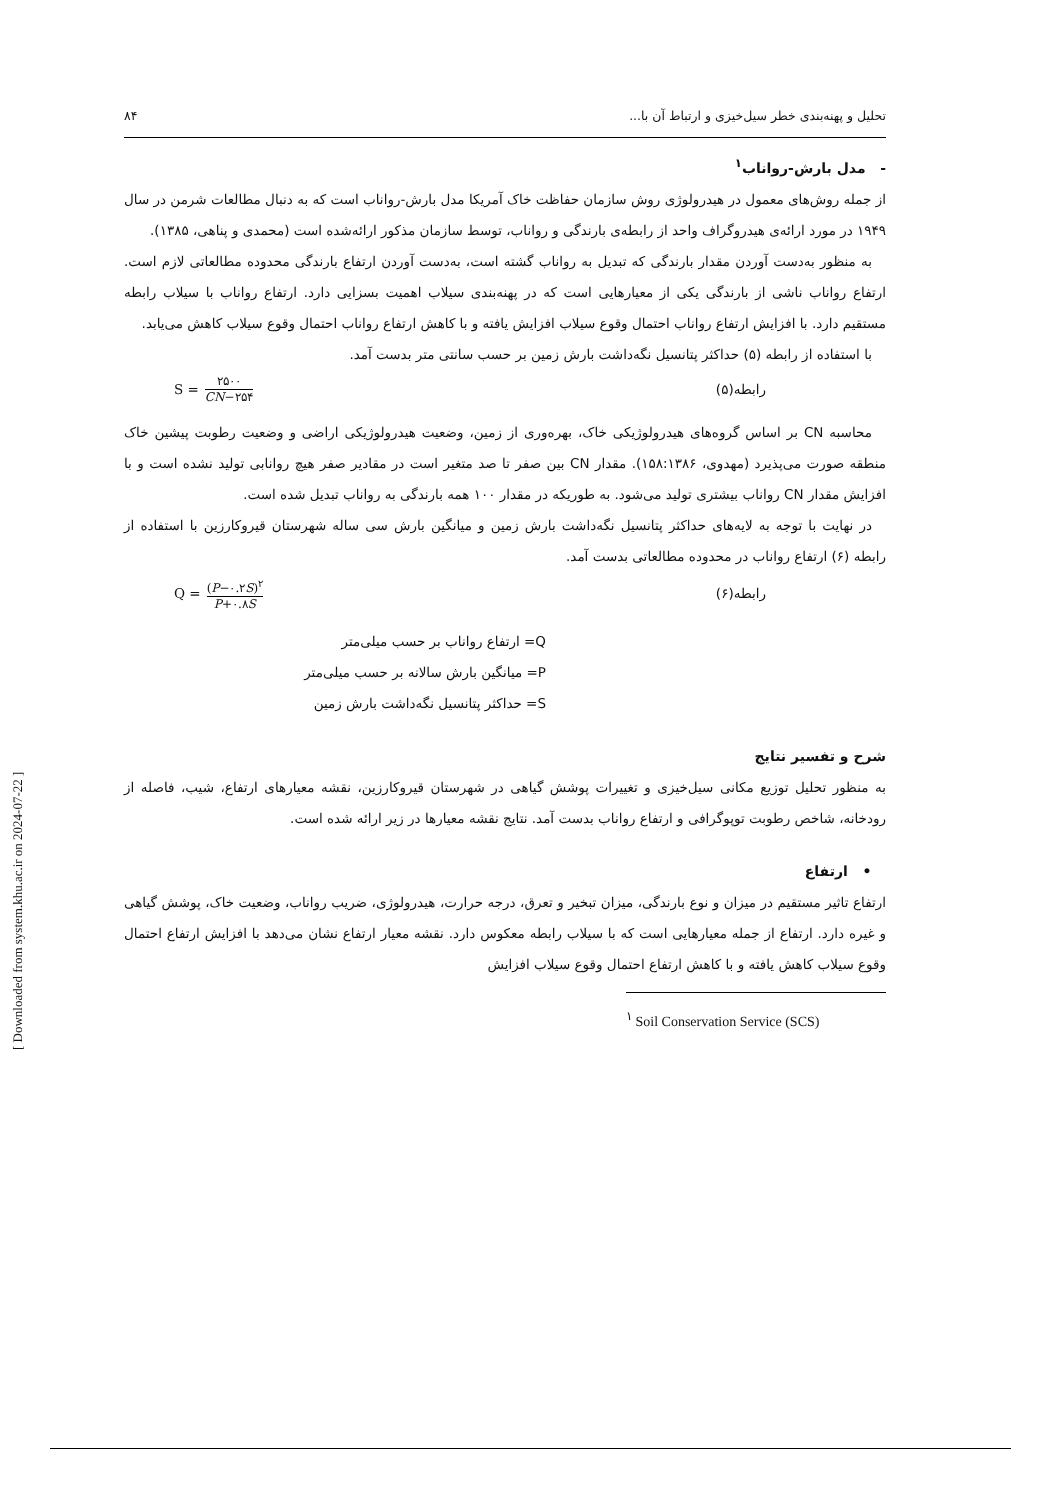تحلیل و پهنه‌بندی خطر سیل‌خیزی و ارتباط آن با... ۸۴
- مدل بارش-رواناب<sup>۱</sup>
از جمله روش‌های معمول در هیدرولوژی روش سازمان حفاظت خاک آمریکا مدل بارش-رواناب است که به دنبال مطالعات شرمن در سال ۱۹۴۹ در مورد ارائه‌ی هیدروگراف واحد از رابطه‌ی بارندگی و رواناب، توسط سازمان مذکور ارائه‌شده است (محمدی و پناهی، ۱۳۸۵).
به منظور به‌دست آوردن مقدار بارندگی که تبدیل به رواناب گشته است، به‌دست آوردن ارتفاع بارندگی محدوده مطالعاتی لازم است. ارتفاع رواناب ناشی از بارندگی یکی از معیارهایی است که در پهنه‌بندی سیلاب اهمیت بسزایی دارد. ارتفاع رواناب با سیلاب رابطه مستقیم دارد. با افزایش ارتفاع رواناب احتمال وقوع سیلاب افزایش یافته و با کاهش ارتفاع رواناب احتمال وقوع سیلاب کاهش می‌یابد.
با استفاده از رابطه (۵) حداکثر پتانسیل نگه‌داشت بارش زمین بر حسب سانتی متر بدست آمد.
رابطه(۵) S = ۲۵۰۰ CN−۲۵۴
محاسبه CN بر اساس گروه‌های هیدرولوژیکی خاک، بهره‌وری از زمین، وضعیت هیدرولوژیکی اراضی و وضعیت رطوبت پیشین خاک منطقه صورت می‌پذیرد (مهدوی، ۱۵۸:۱۳۸۶). مقدار CN بین صفر تا صد متغیر است در مقادیر صفر هیچ روانابی تولید نشده است و با افزایش مقدار CN رواناب بیشتری تولید می‌شود. به طوریکه در مقدار ۱۰۰ همه بارندگی به رواناب تبدیل شده است.
در نهایت با توجه به لایه‌های حداکثر پتانسیل نگه‌داشت بارش زمین و میانگین بارش سی ساله شهرستان قیروکارزین با استفاده از رابطه (۶) ارتفاع رواناب در محدوده مطالعاتی بدست آمد.
رابطه(۶) Q = (P−۰.۲S)<sup>۲</sup> P+۰.۸S
Q= ارتفاع رواناب بر حسب میلی‌متر
P= میانگین بارش سالانه بر حسب میلی‌متر
S= حداکثر پتانسیل نگه‌داشت بارش زمین
شرح و تفسیر نتایج
به منظور تحلیل توزیع مکانی سیل‌خیزی و تغییرات پوشش گیاهی در شهرستان قیروکارزین، نقشه معیارهای ارتفاع، شیب، فاصله از رودخانه، شاخص رطوبت توپوگرافی و ارتفاع رواناب بدست آمد. نتایج نقشه معیارها در زیر ارائه شده است.
• ارتفاع
ارتفاع تاثیر مستقیم در میزان و نوع بارندگی، میزان تبخیر و تعرق، درجه حرارت، هیدرولوژی، ضریب رواناب، وضعیت خاک، پوشش گیاهی و غیره دارد. ارتفاع از جمله معیارهایی است که با سیلاب رابطه معکوس دارد. نقشه معیار ارتفاع نشان می‌دهد با افزایش ارتفاع احتمال وقوع سیلاب کاهش یافته و با کاهش ارتفاع احتمال وقوع سیلاب افزایش
<sup>۱</sup> Soil Conservation Service (SCS)
[ Downloaded from system.khu.ac.ir on 2024-07-22 ]